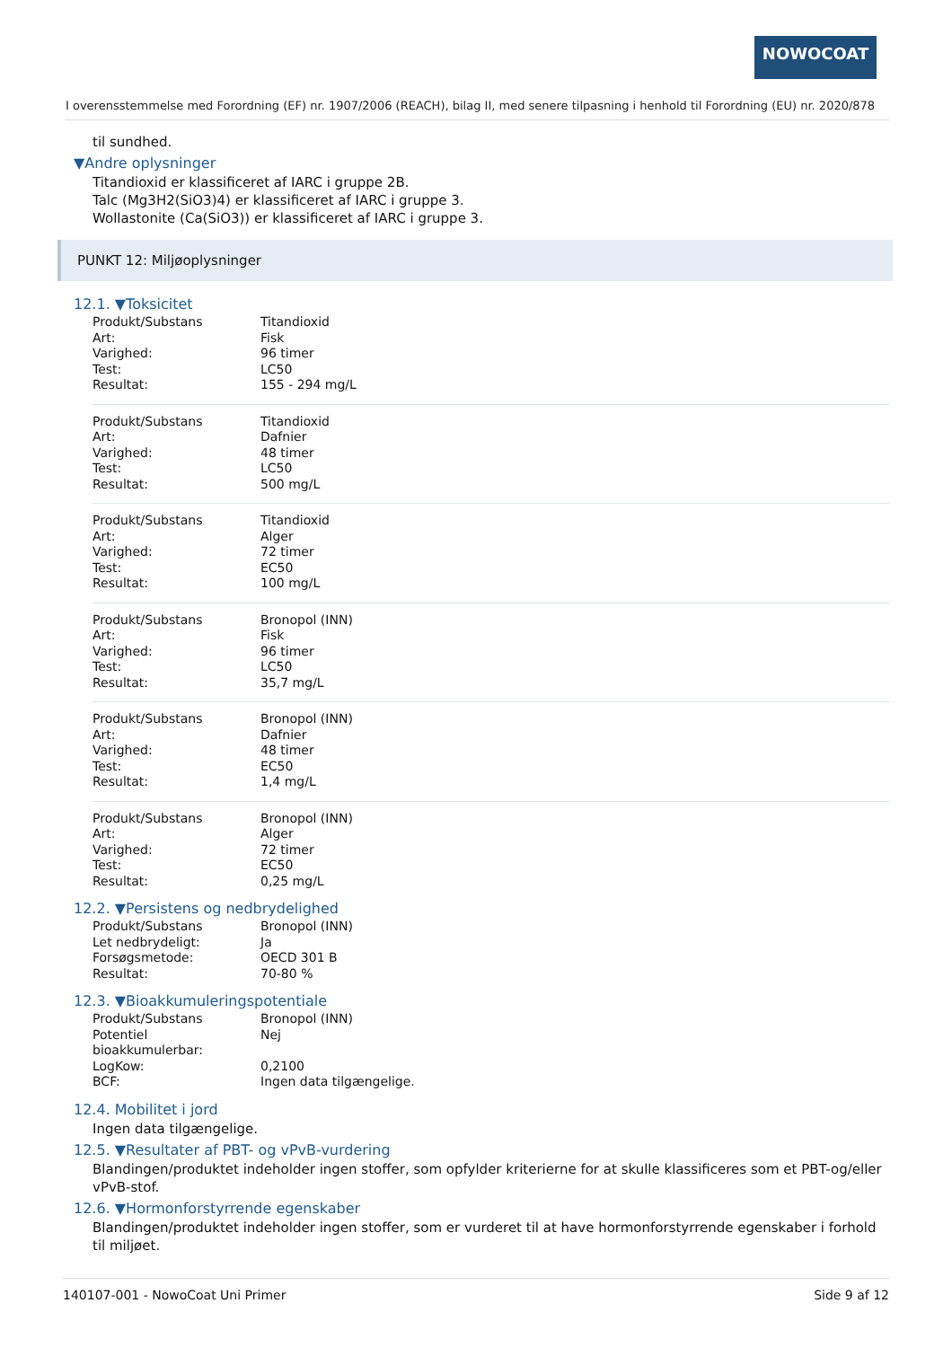NOWOCOAT
I overensstemmelse med Forordning (EF) nr. 1907/2006 (REACH), bilag II, med senere tilpasning i henhold til Forordning (EU) nr. 2020/878
til sundhed.
▼Andre oplysninger
Titandioxid er klassificeret af IARC i gruppe 2B.
Talc (Mg3H2(SiO3)4) er klassificeret af IARC i gruppe 3.
Wollastonite (Ca(SiO3)) er klassificeret af IARC i gruppe 3.
PUNKT 12: Miljøoplysninger
12.1. ▼Toksicitet
| Produkt/Substans | Titandioxid |
| Art: | Fisk |
| Varighed: | 96 timer |
| Test: | LC50 |
| Resultat: | 155 - 294 mg/L |
| Produkt/Substans | Titandioxid |
| Art: | Dafnier |
| Varighed: | 48 timer |
| Test: | LC50 |
| Resultat: | 500 mg/L |
| Produkt/Substans | Titandioxid |
| Art: | Alger |
| Varighed: | 72 timer |
| Test: | EC50 |
| Resultat: | 100 mg/L |
| Produkt/Substans | Bronopol (INN) |
| Art: | Fisk |
| Varighed: | 96 timer |
| Test: | LC50 |
| Resultat: | 35,7 mg/L |
| Produkt/Substans | Bronopol (INN) |
| Art: | Dafnier |
| Varighed: | 48 timer |
| Test: | EC50 |
| Resultat: | 1,4 mg/L |
| Produkt/Substans | Bronopol (INN) |
| Art: | Alger |
| Varighed: | 72 timer |
| Test: | EC50 |
| Resultat: | 0,25 mg/L |
12.2. ▼Persistens og nedbrydelighed
| Produkt/Substans | Bronopol (INN) |
| Let nedbrydeligt: | Ja |
| Forsøgsmetode: | OECD 301 B |
| Resultat: | 70-80 % |
12.3. ▼Bioakkumuleringspotentiale
| Produkt/Substans | Bronopol (INN) |
| Potentiel bioakkumulerbar: | Nej |
| LogKow: | 0,2100 |
| BCF: | Ingen data tilgængelige. |
12.4. Mobilitet i jord
Ingen data tilgængelige.
12.5. ▼Resultater af PBT- og vPvB-vurdering
Blandingen/produktet indeholder ingen stoffer, som opfylder kriterierne for at skulle klassificeres som et PBT-og/eller vPvB-stof.
12.6. ▼Hormonforstyrrende egenskaber
Blandingen/produktet indeholder ingen stoffer, som er vurderet til at have hormonforstyrrende egenskaber i forhold til miljøet.
140107-001 - NowoCoat Uni Primer Side 9 af 12